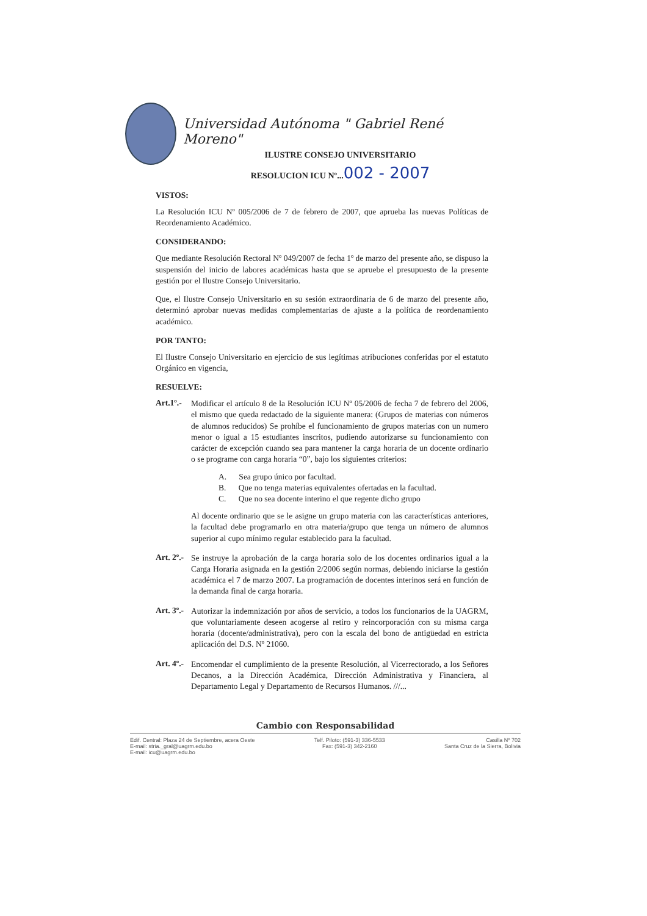Universidad Autónoma " Gabriel René Moreno"
ILUSTRE CONSEJO UNIVERSITARIO
RESOLUCION ICU Nº...002 - 2007
VISTOS:
La Resolución ICU Nº 005/2006 de 7 de febrero de 2007, que aprueba las nuevas Políticas de Reordenamiento Académico.
CONSIDERANDO:
Que mediante Resolución Rectoral Nº 049/2007 de fecha 1º de marzo del presente año, se dispuso la suspensión del inicio de labores académicas hasta que se apruebe el presupuesto de la presente gestión por el Ilustre Consejo Universitario.
Que, el Ilustre Consejo Universitario en su sesión extraordinaria de 6 de marzo del presente año, determinó aprobar nuevas medidas complementarias de ajuste a la política de reordenamiento académico.
POR TANTO:
El Ilustre Consejo Universitario en ejercicio de sus legítimas atribuciones conferidas por el estatuto Orgánico en vigencia,
RESUELVE:
Art.1º.-
Modificar el artículo 8 de la Resolución ICU Nº 05/2006 de fecha 7 de febrero del 2006, el mismo que queda redactado de la siguiente manera: (Grupos de materias con números de alumnos reducidos) Se prohíbe el funcionamiento de grupos materias con un numero menor o igual a 15 estudiantes inscritos, pudiendo autorizarse su funcionamiento con carácter de excepción cuando sea para mantener la carga horaria de un docente ordinario o se programe con carga horaria “0”, bajo los siguientes criterios:
A. Sea grupo único por facultad.
B. Que no tenga materias equivalentes ofertadas en la facultad.
C. Que no sea docente interino el que regente dicho grupo
Al docente ordinario que se le asigne un grupo materia con las características anteriores, la facultad debe programarlo en otra materia/grupo que tenga un número de alumnos superior al cupo mínimo regular establecido para la facultad.
Art. 2º.-
Se instruye la aprobación de la carga horaria solo de los docentes ordinarios igual a la Carga Horaria asignada en la gestión 2/2006 según normas, debiendo iniciarse la gestión académica el 7 de marzo 2007. La programación de docentes interinos será en función de la demanda final de carga horaria.
Art. 3º.-
Autorizar la indemnización por años de servicio, a todos los funcionarios de la UAGRM, que voluntariamente deseen acogerse al retiro y reincorporación con su misma carga horaria (docente/administrativa), pero con la escala del bono de antigüedad en estricta aplicación del D.S. Nº 21060.
Art. 4º.-
Encomendar el cumplimiento de la presente Resolución, al Vicerrectorado, a los Señores Decanos, a la Dirección Académica, Dirección Administrativa y Financiera, al Departamento Legal y Departamento de Recursos Humanos. ///...
Cambio con Responsabilidad
Edif. Central: Plaza 24 de Septiembre, acera Oeste
E-mail: stria._gral@uagrm.edu.bo
E-mail: icu@uagrm.edu.bo
Telf. Piloto: (591-3) 336-5533
Fax: (591-3) 342-2160
Casilla Nº 702
Santa Cruz de la Sierra, Bolivia